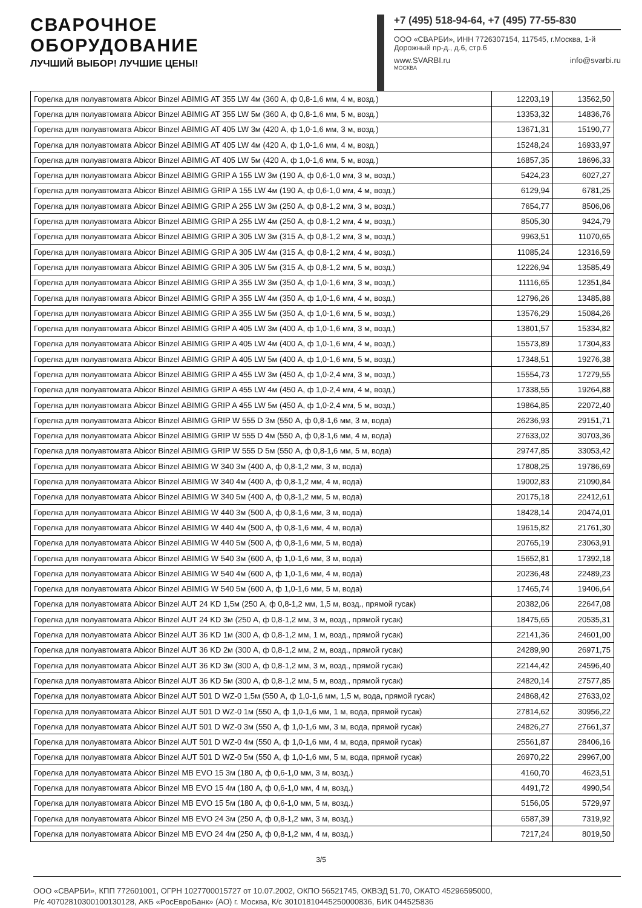СВАРОЧНОЕ
ОБОРУДОВАНИЕ
ЛУЧШИЙ ВЫБОР! ЛУЧШИЕ ЦЕНЫ!
+7 (495) 518-94-64, +7 (495) 77-55-830
ООО «СВАРБИ», ИНН 7726307154, 117545, г.Москва, 1-й Дорожный пр-д., д.6, стр.6
www.SVARBI.ru info@svarbi.ru
МОСКВА
| Горелка для полуавтомата Abicor Binzel ABIMIG AT 355 LW 4м (360 А, ф 0,8-1,6 мм, 4 м, возд.) | 12203,19 | 13562,50 |
| Горелка для полуавтомата Abicor Binzel ABIMIG AT 355 LW 5м (360 А, ф 0,8-1,6 мм, 5 м, возд.) | 13353,32 | 14836,76 |
| Горелка для полуавтомата Abicor Binzel ABIMIG AT 405 LW 3м (420 А, ф 1,0-1,6 мм, 3 м, возд.) | 13671,31 | 15190,77 |
| Горелка для полуавтомата Abicor Binzel ABIMIG AT 405 LW 4м (420 А, ф 1,0-1,6 мм, 4 м, возд.) | 15248,24 | 16933,97 |
| Горелка для полуавтомата Abicor Binzel ABIMIG AT 405 LW 5м (420 А, ф 1,0-1,6 мм, 5 м, возд.) | 16857,35 | 18696,33 |
| Горелка для полуавтомата Abicor Binzel ABIMIG GRIP A 155 LW 3м (190 А, ф 0,6-1,0 мм, 3 м, возд.) | 5424,23 | 6027,27 |
| Горелка для полуавтомата Abicor Binzel ABIMIG GRIP A 155 LW 4м (190 А, ф 0,6-1,0 мм, 4 м, возд.) | 6129,94 | 6781,25 |
| Горелка для полуавтомата Abicor Binzel ABIMIG GRIP A 255 LW 3м (250 А, ф 0,8-1,2 мм, 3 м, возд.) | 7654,77 | 8506,06 |
| Горелка для полуавтомата Abicor Binzel ABIMIG GRIP A 255 LW 4м (250 А, ф 0,8-1,2 мм, 4 м, возд.) | 8505,30 | 9424,79 |
| Горелка для полуавтомата Abicor Binzel ABIMIG GRIP A 305 LW 3м (315 А, ф 0,8-1,2 мм, 3 м, возд.) | 9963,51 | 11070,65 |
| Горелка для полуавтомата Abicor Binzel ABIMIG GRIP A 305 LW 4м (315 А, ф 0,8-1,2 мм, 4 м, возд.) | 11085,24 | 12316,59 |
| Горелка для полуавтомата Abicor Binzel ABIMIG GRIP A 305 LW 5м (315 А, ф 0,8-1,2 мм, 5 м, возд.) | 12226,94 | 13585,49 |
| Горелка для полуавтомата Abicor Binzel ABIMIG GRIP A 355 LW 3м (350 А, ф 1,0-1,6 мм, 3 м, возд.) | 11116,65 | 12351,84 |
| Горелка для полуавтомата Abicor Binzel ABIMIG GRIP A 355 LW 4м (350 А, ф 1,0-1,6 мм, 4 м, возд.) | 12796,26 | 13485,88 |
| Горелка для полуавтомата Abicor Binzel ABIMIG GRIP A 355 LW 5м (350 А, ф 1,0-1,6 мм, 5 м, возд.) | 13576,29 | 15084,26 |
| Горелка для полуавтомата Abicor Binzel ABIMIG GRIP A 405 LW 3м (400 А, ф 1,0-1,6 мм, 3 м, возд.) | 13801,57 | 15334,82 |
| Горелка для полуавтомата Abicor Binzel ABIMIG GRIP A 405 LW 4м (400 А, ф 1,0-1,6 мм, 4 м, возд.) | 15573,89 | 17304,83 |
| Горелка для полуавтомата Abicor Binzel ABIMIG GRIP A 405 LW 5м (400 А, ф 1,0-1,6 мм, 5 м, возд.) | 17348,51 | 19276,38 |
| Горелка для полуавтомата Abicor Binzel ABIMIG GRIP A 455 LW 3м (450 А, ф 1,0-2,4 мм, 3 м, возд.) | 15554,73 | 17279,55 |
| Горелка для полуавтомата Abicor Binzel ABIMIG GRIP A 455 LW 4м (450 А, ф 1,0-2,4 мм, 4 м, возд.) | 17338,55 | 19264,88 |
| Горелка для полуавтомата Abicor Binzel ABIMIG GRIP A 455 LW 5м (450 А, ф 1,0-2,4 мм, 5 м, возд.) | 19864,85 | 22072,40 |
| Горелка для полуавтомата Abicor Binzel ABIMIG GRIP W 555 D 3м (550 А, ф 0,8-1,6 мм, 3 м, вода) | 26236,93 | 29151,71 |
| Горелка для полуавтомата Abicor Binzel ABIMIG GRIP W 555 D 4м (550 А, ф 0,8-1,6 мм, 4 м, вода) | 27633,02 | 30703,36 |
| Горелка для полуавтомата Abicor Binzel ABIMIG GRIP W 555 D 5м (550 А, ф 0,8-1,6 мм, 5 м, вода) | 29747,85 | 33053,42 |
| Горелка для полуавтомата Abicor Binzel ABIMIG W 340 3м (400 А, ф 0,8-1,2 мм, 3 м, вода) | 17808,25 | 19786,69 |
| Горелка для полуавтомата Abicor Binzel ABIMIG W 340 4м (400 А, ф 0,8-1,2 мм, 4 м, вода) | 19002,83 | 21090,84 |
| Горелка для полуавтомата Abicor Binzel ABIMIG W 340 5м (400 А, ф 0,8-1,2 мм, 5 м, вода) | 20175,18 | 22412,61 |
| Горелка для полуавтомата Abicor Binzel ABIMIG W 440 3м (500 А, ф 0,8-1,6 мм, 3 м, вода) | 18428,14 | 20474,01 |
| Горелка для полуавтомата Abicor Binzel ABIMIG W 440 4м (500 А, ф 0,8-1,6 мм, 4 м, вода) | 19615,82 | 21761,30 |
| Горелка для полуавтомата Abicor Binzel ABIMIG W 440 5м (500 А, ф 0,8-1,6 мм, 5 м, вода) | 20765,19 | 23063,91 |
| Горелка для полуавтомата Abicor Binzel ABIMIG W 540 3м (600 А, ф 1,0-1,6 мм, 3 м, вода) | 15652,81 | 17392,18 |
| Горелка для полуавтомата Abicor Binzel ABIMIG W 540 4м (600 А, ф 1,0-1,6 мм, 4 м, вода) | 20236,48 | 22489,23 |
| Горелка для полуавтомата Abicor Binzel ABIMIG W 540 5м (600 А, ф 1,0-1,6 мм, 5 м, вода) | 17465,74 | 19406,64 |
| Горелка для полуавтомата Abicor Binzel AUT 24 KD 1,5м (250 А, ф 0,8-1,2 мм, 1,5 м, возд., прямой гусак) | 20382,06 | 22647,08 |
| Горелка для полуавтомата Abicor Binzel AUT 24 KD 3м (250 А, ф 0,8-1,2 мм, 3 м, возд., прямой гусак) | 18475,65 | 20535,31 |
| Горелка для полуавтомата Abicor Binzel AUT 36 KD 1м (300 А, ф 0,8-1,2 мм, 1 м, возд., прямой гусак) | 22141,36 | 24601,00 |
| Горелка для полуавтомата Abicor Binzel AUT 36 KD 2м (300 А, ф 0,8-1,2 мм, 2 м, возд., прямой гусак) | 24289,90 | 26971,75 |
| Горелка для полуавтомата Abicor Binzel AUT 36 KD 3м (300 А, ф 0,8-1,2 мм, 3 м, возд., прямой гусак) | 22144,42 | 24596,40 |
| Горелка для полуавтомата Abicor Binzel AUT 36 KD 5м (300 А, ф 0,8-1,2 мм, 5 м, возд., прямой гусак) | 24820,14 | 27577,85 |
| Горелка для полуавтомата Abicor Binzel AUT 501 D WZ-0 1,5м (550 А, ф 1,0-1,6 мм, 1,5 м, вода, прямой гусак) | 24868,42 | 27633,02 |
| Горелка для полуавтомата Abicor Binzel AUT 501 D WZ-0 1м (550 А, ф 1,0-1,6 мм, 1 м, вода, прямой гусак) | 27814,62 | 30956,22 |
| Горелка для полуавтомата Abicor Binzel AUT 501 D WZ-0 3м (550 А, ф 1,0-1,6 мм, 3 м, вода, прямой гусак) | 24826,27 | 27661,37 |
| Горелка для полуавтомата Abicor Binzel AUT 501 D WZ-0 4м (550 А, ф 1,0-1,6 мм, 4 м, вода, прямой гусак) | 25561,87 | 28406,16 |
| Горелка для полуавтомата Abicor Binzel AUT 501 D WZ-0 5м (550 А, ф 1,0-1,6 мм, 5 м, вода, прямой гусак) | 26970,22 | 29967,00 |
| Горелка для полуавтомата Abicor Binzel MB EVO 15 3м (180 А, ф 0,6-1,0 мм, 3 м, возд.) | 4160,70 | 4623,51 |
| Горелка для полуавтомата Abicor Binzel MB EVO 15 4м (180 А, ф 0,6-1,0 мм, 4 м, возд.) | 4491,72 | 4990,54 |
| Горелка для полуавтомата Abicor Binzel MB EVO 15 5м (180 А, ф 0,6-1,0 мм, 5 м, возд.) | 5156,05 | 5729,97 |
| Горелка для полуавтомата Abicor Binzel MB EVO 24 3м (250 А, ф 0,8-1,2 мм, 3 м, возд.) | 6587,39 | 7319,92 |
| Горелка для полуавтомата Abicor Binzel MB EVO 24 4м (250 А, ф 0,8-1,2 мм, 4 м, возд.) | 7217,24 | 8019,50 |
3/5
ООО «СВАРБИ», КПП 772601001, ОГРН 1027700015727 от 10.07.2002, ОКПО 56521745, ОКВЭД 51.70, ОКАТО 45296595000,
Р/с 40702810300100130128, АКБ «РосЕвроБанк» (АО) г. Москва, К/с 30101810445250000836, БИК 044525836